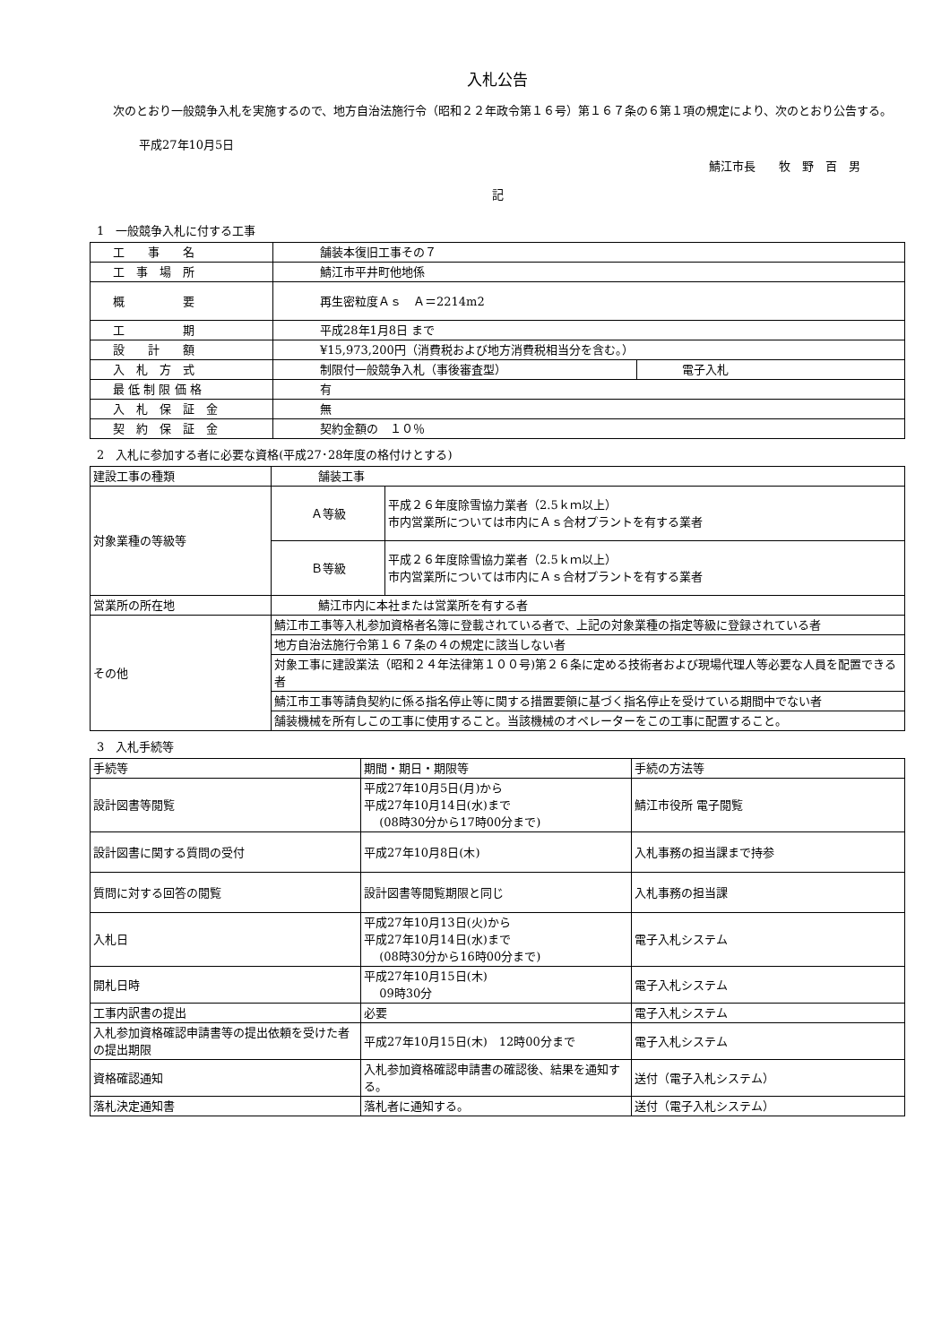入札公告
次のとおり一般競争入札を実施するので、地方自治法施行令（昭和２２年政令第１６号）第１６７条の６第１項の規定により、次のとおり公告する。
平成27年10月5日
鯖江市長　　牧　野　百　男
記
1　一般競争入札に付する工事
| 工 事 名 | 舗装本復旧工事その７ | |
| 工 事 場 所 | 鯖江市平井町他地係 | |
| 概 要 | 再生密粒度Ａｓ Ａ＝2214m2 | |
| 工 期 | 平成28年1月8日 まで | |
| 設 計 額 | ¥15,973,200円（消費税および地方消費税相当分を含む。） | |
| 入 札 方 式 | 制限付一般競争入札（事後審査型） | 電子入札 |
| 最 低 制 限 価 格 | 有 | |
| 入 札 保 証 金 | 無 | |
| 契 約 保 証 金 | 契約金額の １０％ | |
2　入札に参加する者に必要な資格(平成27･28年度の格付けとする)
| 建設工事の種類 | 舗装工事 | |
| 対象業種の等級等 | Ａ等級 | 平成２６年度除雪協力業者（2.5ｋｍ以上） 市内営業所については市内にＡｓ合材プラントを有する業者 |
| | Ｂ等級 | 平成２６年度除雪協力業者（2.5ｋｍ以上） 市内営業所については市内にＡｓ合材プラントを有する業者 |
| 営業所の所在地 | 鯖江市内に本社または営業所を有する者 | |
| その他 | 鯖江市工事等入札参加資格者名簿に登載されている者で、上記の対象業種の指定等級に登録されている者 | |
| | 地方自治法施行令第１６７条の４の規定に該当しない者 | |
| | 対象工事に建設業法（昭和２４年法律第１００号)第２６条に定める技術者および現場代理人等必要な人員を配置できる者 | |
| | 鯖江市工事等請負契約に係る指名停止等に関する措置要領に基づく指名停止を受けている期間中でない者 | |
| | 舗装機械を所有しこの工事に使用すること。当該機械のオペレーターをこの工事に配置すること。 | |
3　入札手続等
| 手続等 | 期間・期日・期限等 | 手続の方法等 |
| 設計図書等閲覧 | 平成27年10月5日(月)から 平成27年10月14日(水)まで (08時30分から17時00分まで) | 鯖江市役所 電子閲覧 |
| 設計図書に関する質問の受付 | 平成27年10月8日(木) | 入札事務の担当課まで持参 |
| 質問に対する回答の閲覧 | 設計図書等閲覧期限と同じ | 入札事務の担当課 |
| 入札日 | 平成27年10月13日(火)から 平成27年10月14日(水)まで (08時30分から16時00分まで) | 電子入札システム |
| 開札日時 | 平成27年10月15日(木) 09時30分 | 電子入札システム |
| 工事内訳書の提出 | 必要 | 電子入札システム |
| 入札参加資格確認申請書等の提出依頼を受けた者の提出期限 | 平成27年10月15日(木) 12時00分まで | 電子入札システム |
| 資格確認通知 | 入札参加資格確認申請書の確認後、結果を通知する。 | 送付（電子入札システム） |
| 落札決定通知書 | 落札者に通知する。 | 送付（電子入札システム） |